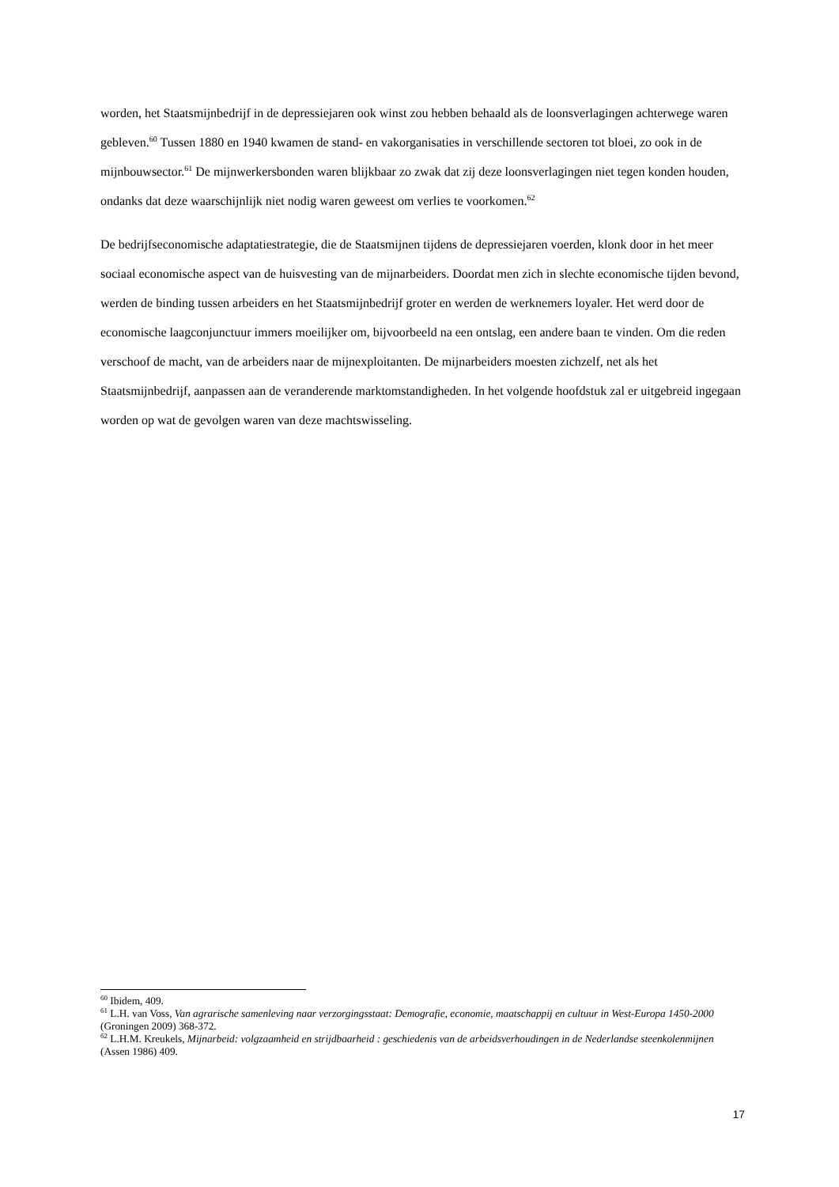worden, het Staatsmijnbedrijf in de depressiejaren ook winst zou hebben behaald als de loonsverlagingen achterwege waren gebleven.<sup>60</sup> Tussen 1880 en 1940 kwamen de stand- en vakorganisaties in verschillende sectoren tot bloei, zo ook in de mijnbouwsector.<sup>61</sup> De mijnwerkersbonden waren blijkbaar zo zwak dat zij deze loonsverlagingen niet tegen konden houden, ondanks dat deze waarschijnlijk niet nodig waren geweest om verlies te voorkomen.<sup>62</sup>
De bedrijfseconomische adaptatiestrategie, die de Staatsmijnen tijdens de depressiejaren voerden, klonk door in het meer sociaal economische aspect van de huisvesting van de mijnarbeiders. Doordat men zich in slechte economische tijden bevond, werden de binding tussen arbeiders en het Staatsmijnbedrijf groter en werden de werknemers loyaler. Het werd door de economische laagconjunctuur immers moeilijker om, bijvoorbeeld na een ontslag, een andere baan te vinden. Om die reden verschoof de macht, van de arbeiders naar de mijnexploitanten. De mijnarbeiders moesten zichzelf, net als het Staatsmijnbedrijf, aanpassen aan de veranderende marktomstandigheden. In het volgende hoofdstuk zal er uitgebreid ingegaan worden op wat de gevolgen waren van deze machtswisseling.
<sup>60</sup> Ibidem, 409.
<sup>61</sup> L.H. van Voss, Van agrarische samenleving naar verzorgingsstaat: Demografie, economie, maatschappij en cultuur in West-Europa 1450-2000 (Groningen 2009) 368-372.
<sup>62</sup> L.H.M. Kreukels, Mijnarbeid: volgzaamheid en strijdbaarheid : geschiedenis van de arbeidsverhoudingen in de Nederlandse steenkolenmijnen (Assen 1986) 409.
17